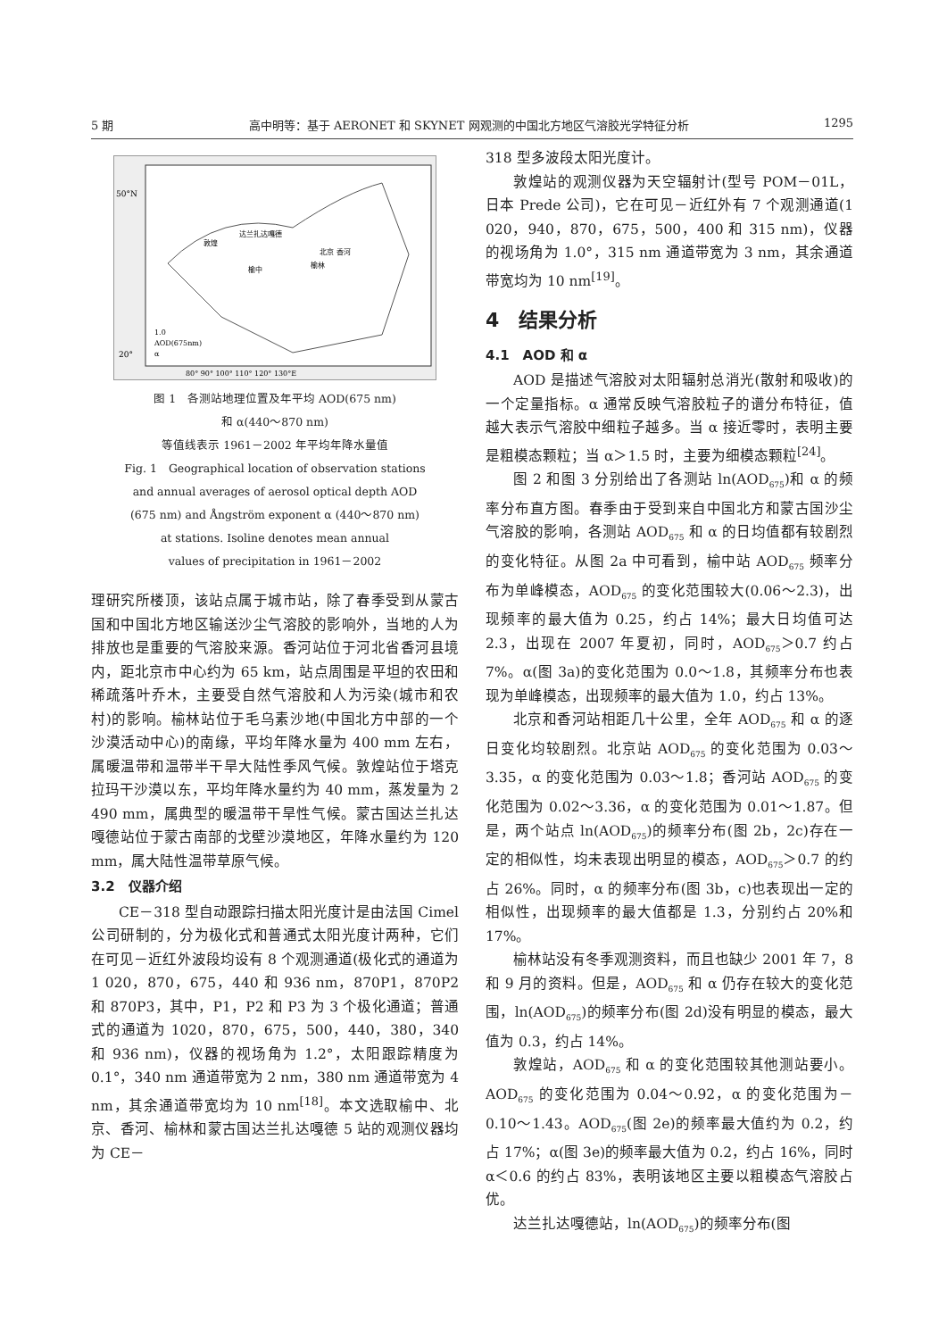5 期 高中明等：基于 AERONET 和 SKYNET 网观测的中国北方地区气溶胶光学特征分析 1295
50°N
20°
北京 香河
达兰扎达嘎德
敦煌
榆中
榆林
1.0
AOD(675nm)
α
80° 90° 100° 110° 120° 130°E
图 1　各测站地理位置及年平均 AOD(675 nm)
和 α(440～870 nm)
等值线表示 1961－2002 年平均年降水量值
Fig. 1　Geographical location of observation stations
and annual averages of aerosol optical depth AOD
(675 nm) and Ångström exponent α (440～870 nm)
at stations. Isoline denotes mean annual
values of precipitation in 1961－2002
理研究所楼顶，该站点属于城市站，除了春季受到从蒙古国和中国北方地区输送沙尘气溶胶的影响外，当地的人为排放也是重要的气溶胶来源。香河站位于河北省香河县境内，距北京市中心约为 65 km，站点周围是平坦的农田和稀疏落叶乔木，主要受自然气溶胶和人为污染(城市和农村)的影响。榆林站位于毛乌素沙地(中国北方中部的一个沙漠活动中心)的南缘，平均年降水量为 400 mm 左右，属暖温带和温带半干旱大陆性季风气候。敦煌站位于塔克拉玛干沙漠以东，平均年降水量约为 40 mm，蒸发量为 2 490 mm，属典型的暖温带干旱性气候。蒙古国达兰扎达嘎德站位于蒙古南部的戈壁沙漠地区，年降水量约为 120 mm，属大陆性温带草原气候。
3.2　仪器介绍
CE－318 型自动跟踪扫描太阳光度计是由法国 Cimel 公司研制的，分为极化式和普通式太阳光度计两种，它们在可见－近红外波段均设有 8 个观测通道(极化式的通道为 1 020，870，675，440 和 936 nm，870P1，870P2 和 870P3，其中，P1，P2 和 P3 为 3 个极化通道；普通式的通道为 1020，870，675，500，440，380，340 和 936 nm)，仪器的视场角为 1.2°，太阳跟踪精度为 0.1°，340 nm 通道带宽为 2 nm，380 nm 通道带宽为 4 nm，其余通道带宽均为 10 nm<sup>[18]</sup>。本文选取榆中、北京、香河、榆林和蒙古国达兰扎达嘎德 5 站的观测仪器均为 CE－
318 型多波段太阳光度计。
敦煌站的观测仪器为天空辐射计(型号 POM－01L，日本 Prede 公司)，它在可见－近红外有 7 个观测通道(1 020，940，870，675，500，400 和 315 nm)，仪器的视场角为 1.0°，315 nm 通道带宽为 3 nm，其余通道带宽均为 10 nm<sup>[19]</sup>。
4　结果分析
4.1　AOD 和 α
AOD 是描述气溶胶对太阳辐射总消光(散射和吸收)的一个定量指标。α 通常反映气溶胶粒子的谱分布特征，值越大表示气溶胶中细粒子越多。当 α 接近零时，表明主要是粗模态颗粒；当 α＞1.5 时，主要为细模态颗粒<sup>[24]</sup>。
图 2 和图 3 分别给出了各测站 ln(AOD<sub>675</sub>)和 α 的频率分布直方图。春季由于受到来自中国北方和蒙古国沙尘气溶胶的影响，各测站 AOD<sub>675</sub> 和 α 的日均值都有较剧烈的变化特征。从图 2a 中可看到，榆中站 AOD<sub>675</sub> 频率分布为单峰模态，AOD<sub>675</sub> 的变化范围较大(0.06～2.3)，出现频率的最大值为 0.25，约占 14%；最大日均值可达 2.3，出现在 2007 年夏初，同时，AOD<sub>675</sub>＞0.7 约占 7%。α(图 3a)的变化范围为 0.0～1.8，其频率分布也表现为单峰模态，出现频率的最大值为 1.0，约占 13%。
北京和香河站相距几十公里，全年 AOD<sub>675</sub> 和 α 的逐日变化均较剧烈。北京站 AOD<sub>675</sub> 的变化范围为 0.03～3.35，α 的变化范围为 0.03～1.8；香河站 AOD<sub>675</sub> 的变化范围为 0.02～3.36，α 的变化范围为 0.01～1.87。但是，两个站点 ln(AOD<sub>675</sub>)的频率分布(图 2b，2c)存在一定的相似性，均未表现出明显的模态，AOD<sub>675</sub>＞0.7 的约占 26%。同时，α 的频率分布(图 3b，c)也表现出一定的相似性，出现频率的最大值都是 1.3，分别约占 20%和 17%。
榆林站没有冬季观测资料，而且也缺少 2001 年 7，8 和 9 月的资料。但是，AOD<sub>675</sub> 和 α 仍存在较大的变化范围，ln(AOD<sub>675</sub>)的频率分布(图 2d)没有明显的模态，最大值为 0.3，约占 14%。
敦煌站，AOD<sub>675</sub> 和 α 的变化范围较其他测站要小。AOD<sub>675</sub> 的变化范围为 0.04～0.92，α 的变化范围为－0.10～1.43。AOD<sub>675</sub>(图 2e)的频率最大值约为 0.2，约占 17%；α(图 3e)的频率最大值为 0.2，约占 16%，同时 α＜0.6 的约占 83%，表明该地区主要以粗模态气溶胶占优。
达兰扎达嘎德站，ln(AOD<sub>675</sub>)的频率分布(图